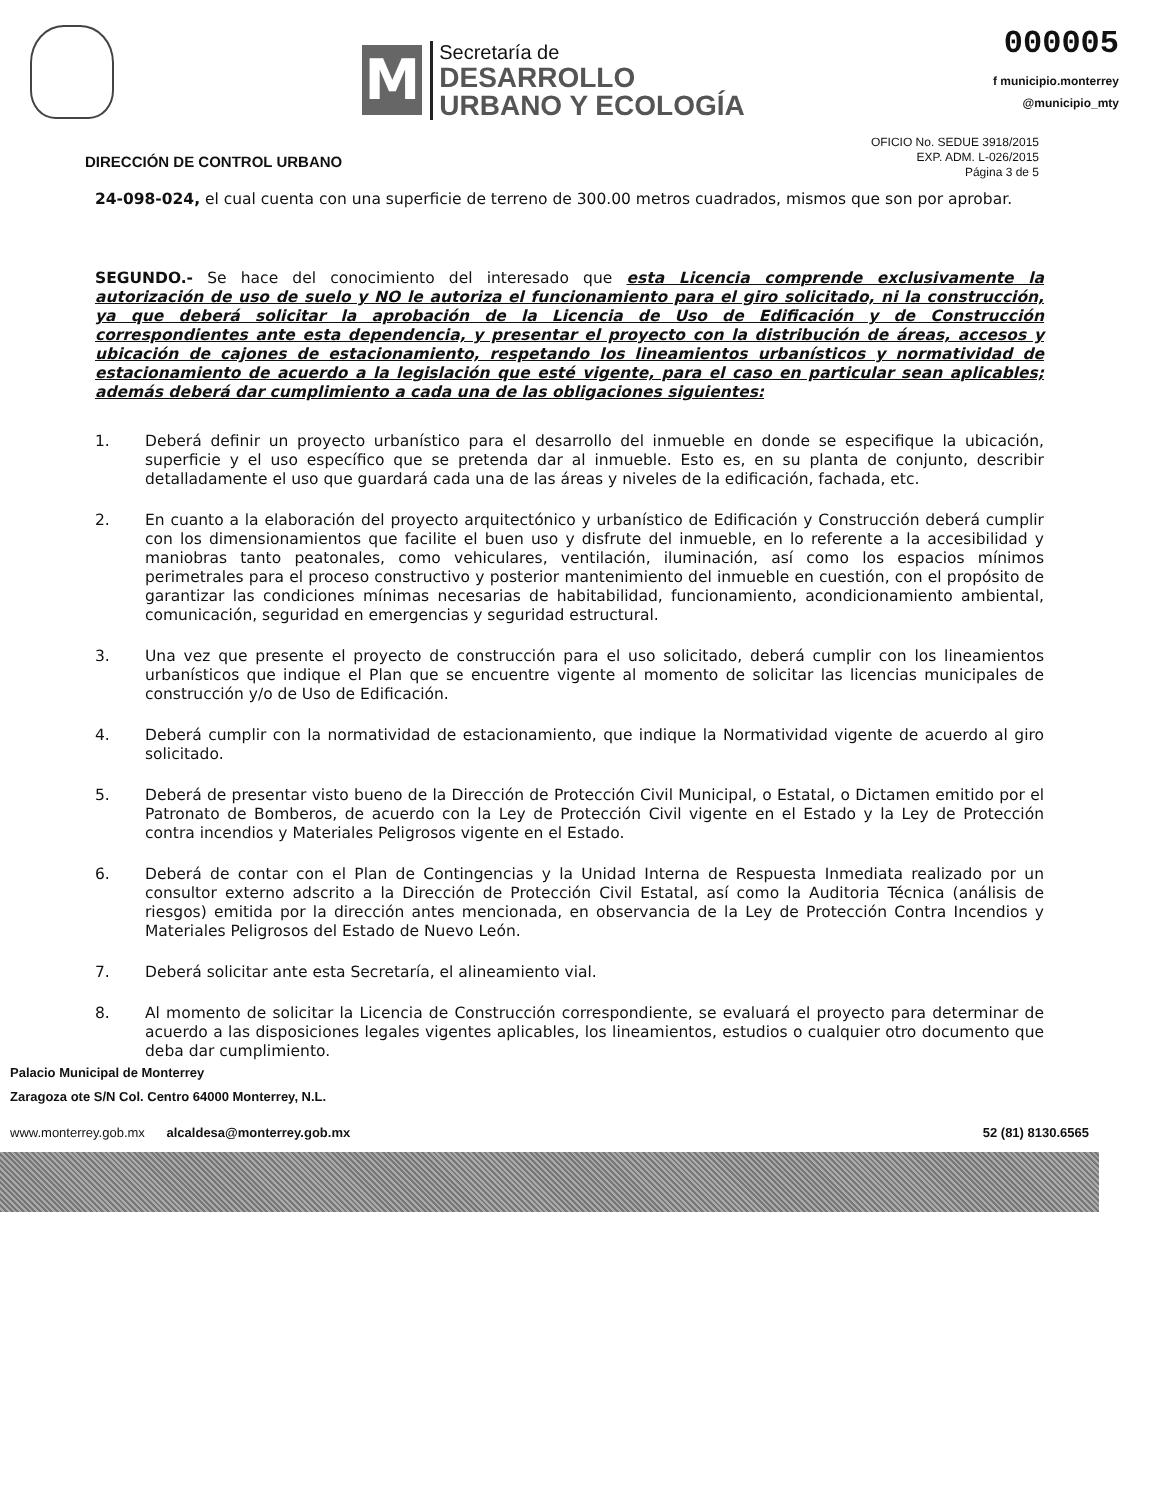M
Secretaría de
DESARROLLO
URBANO Y ECOLOGÍA
000005
f municipio.monterrey
@municipio_mty
DIRECCIÓN DE CONTROL URBANO
OFICIO No. SEDUE 3918/2015
EXP. ADM. L-026/2015
Página 3 de 5
24-098-024, el cual cuenta con una superficie de terreno de 300.00 metros cuadrados, mismos que son por aprobar.
SEGUNDO.- Se hace del conocimiento del interesado que esta Licencia comprende exclusivamente la autorización de uso de suelo y NO le autoriza el funcionamiento para el giro solicitado, ni la construcción, ya que deberá solicitar la aprobación de la Licencia de Uso de Edificación y de Construcción correspondientes ante esta dependencia, y presentar el proyecto con la distribución de áreas, accesos y ubicación de cajones de estacionamiento, respetando los lineamientos urbanísticos y normatividad de estacionamiento de acuerdo a la legislación que esté vigente, para el caso en particular sean aplicables; además deberá dar cumplimiento a cada una de las obligaciones siguientes:
1. Deberá definir un proyecto urbanístico para el desarrollo del inmueble en donde se especifique la ubicación, superficie y el uso específico que se pretenda dar al inmueble. Esto es, en su planta de conjunto, describir detalladamente el uso que guardará cada una de las áreas y niveles de la edificación, fachada, etc.
2. En cuanto a la elaboración del proyecto arquitectónico y urbanístico de Edificación y Construcción deberá cumplir con los dimensionamientos que facilite el buen uso y disfrute del inmueble, en lo referente a la accesibilidad y maniobras tanto peatonales, como vehiculares, ventilación, iluminación, así como los espacios mínimos perimetrales para el proceso constructivo y posterior mantenimiento del inmueble en cuestión, con el propósito de garantizar las condiciones mínimas necesarias de habitabilidad, funcionamiento, acondicionamiento ambiental, comunicación, seguridad en emergencias y seguridad estructural.
3. Una vez que presente el proyecto de construcción para el uso solicitado, deberá cumplir con los lineamientos urbanísticos que indique el Plan que se encuentre vigente al momento de solicitar las licencias municipales de construcción y/o de Uso de Edificación.
4. Deberá cumplir con la normatividad de estacionamiento, que indique la Normatividad vigente de acuerdo al giro solicitado.
5. Deberá de presentar visto bueno de la Dirección de Protección Civil Municipal, o Estatal, o Dictamen emitido por el Patronato de Bomberos, de acuerdo con la Ley de Protección Civil vigente en el Estado y la Ley de Protección contra incendios y Materiales Peligrosos vigente en el Estado.
6. Deberá de contar con el Plan de Contingencias y la Unidad Interna de Respuesta Inmediata realizado por un consultor externo adscrito a la Dirección de Protección Civil Estatal, así como la Auditoria Técnica (análisis de riesgos) emitida por la dirección antes mencionada, en observancia de la Ley de Protección Contra Incendios y Materiales Peligrosos del Estado de Nuevo León.
7. Deberá solicitar ante esta Secretaría, el alineamiento vial.
8. Al momento de solicitar la Licencia de Construcción correspondiente, se evaluará el proyecto para determinar de acuerdo a las disposiciones legales vigentes aplicables, los lineamientos, estudios o cualquier otro documento que deba dar cumplimiento.
Palacio Municipal de Monterrey
Zaragoza ote S/N Col. Centro 64000 Monterrey, N.L.
www.monterrey.gob.mx alcaldesa@monterrey.gob.mx 52 (81) 8130.6565